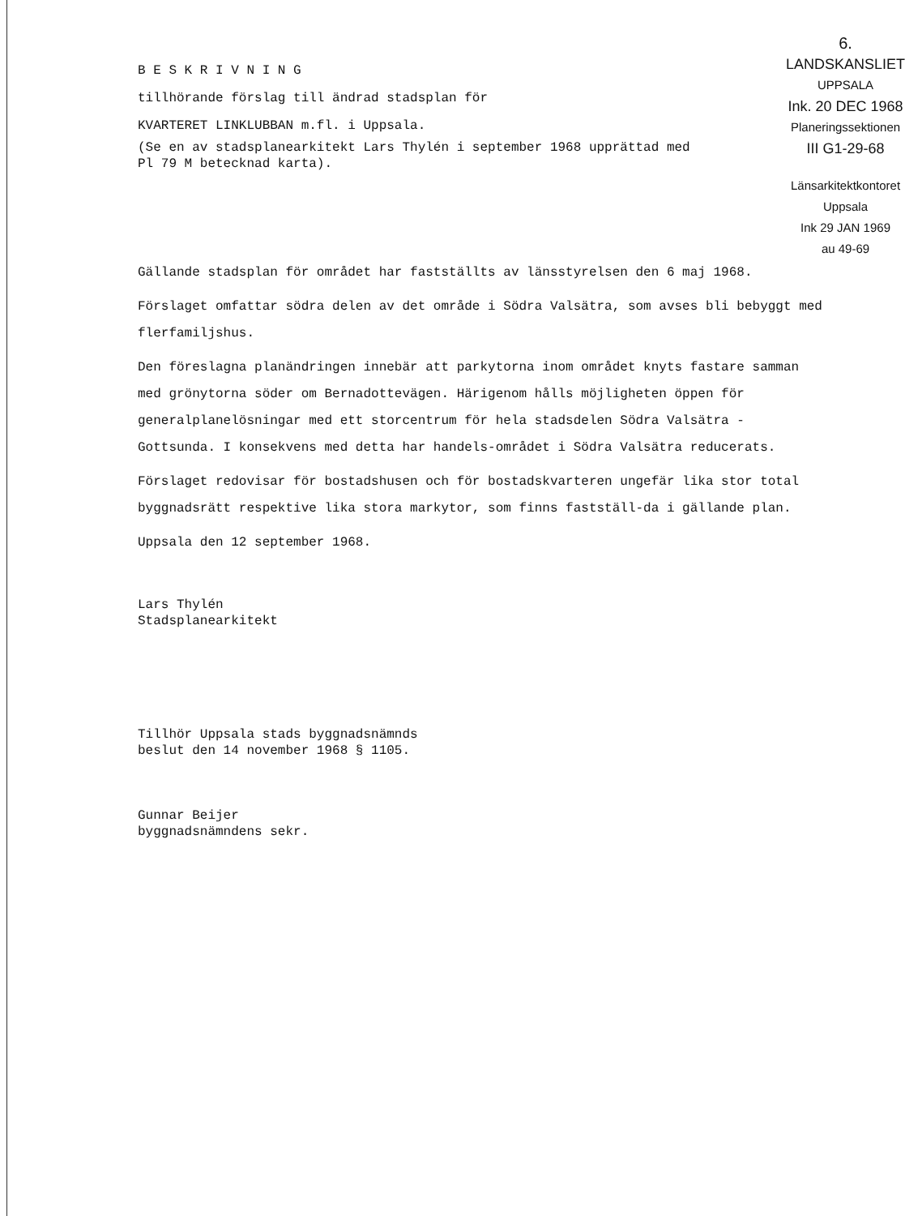B E S K R I V N I N G
tillhörande förslag till ändrad stadsplan för
KVARTERET LINKLUBBAN m.fl. i Uppsala.
(Se en av stadsplanearkitekt Lars Thylén i september 1968 upprättad med
Pl 79 M betecknad karta).
6.
LANDSKANSLIET
UPPSALA
Ink. 20 DEC 1968
Planeringssektionen
III G1-29-68
Länsarkitektkontoret
Uppsala
Ink 29 JAN 1969
au 49-69
Gällande stadsplan för området har fastställts av länsstyrelsen den 6 maj 1968.
Förslaget omfattar södra delen av det område i Södra Valsätra, som avses bli bebyggt med flerfamiljshus.
Den föreslagna planändringen innebär att parkytorna inom området knyts fastare samman med grönytorna söder om Bernadottevägen. Härigenom hålls möjligheten öppen för generalplanelösningar med ett storcentrum för hela stadsdelen Södra Valsätra - Gottsunda. I konsekvens med detta har handels-området i Södra Valsätra reducerats.
Förslaget redovisar för bostadshusen och för bostadskvarteren ungefär lika stor total byggnadsrätt respektive lika stora markytor, som finns fastställ-da i gällande plan.
Uppsala den 12 september 1968.
Lars Thylén
Stadsplanearkitekt
Tillhör Uppsala stads byggnadsnämnds
beslut den 14 november 1968 § 1105.
Gunnar Beijer
byggnadsnämndens sekr.